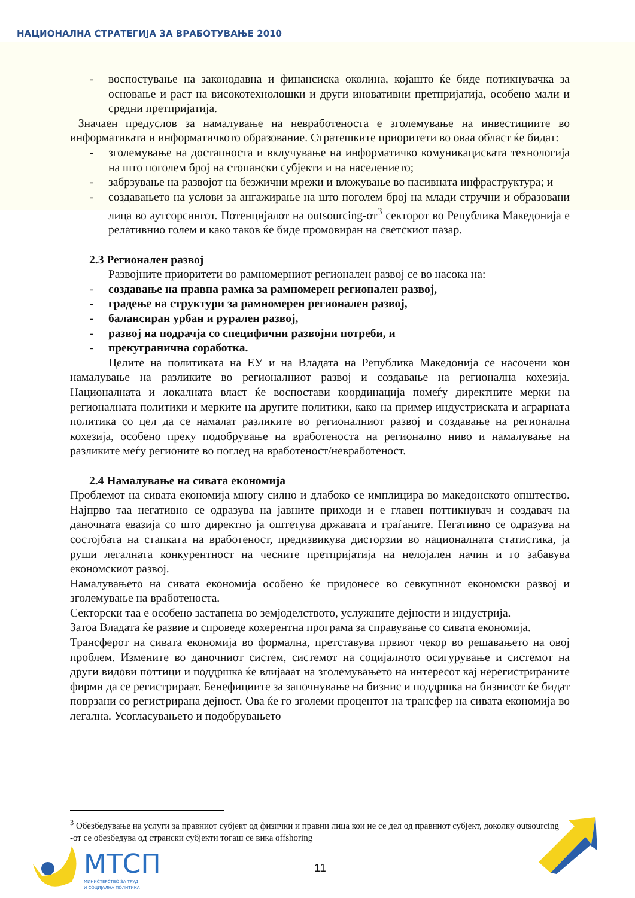НАЦИОНАЛНА СТРАТЕГИЈА ЗА ВРАБОТУВАЊЕ 2010
- воспостување на законодавна и финансиска околина, којашто ќе биде потикнувачка за основање и раст на високотехнолошки и други иновативни претпријатија, особено мали и средни претпријатија.
Значаен предуслов за намалување на невработеноста е зголемување на инвестициите во информатиката и информатичкото образование. Стратешките приоритети во оваа област ќе бидат:
- зголемување на достапноста и вклучување на информатичко комуникациската технологија на што поголем број на стопански субјекти и на населението;
- забрзување на развојот на безжични мрежи и вложување во пасивната инфраструктура; и
- создавањето на услови за ангажирање на што поголем број на млади стручни и образовани лица во аутсорсингот. Потенцијалот на outsourcing-от<sup>3</sup> секторот во Република Македонија е релативнио голем и како таков ќе биде промовиран на светскиот пазар.
2.3 Регионален развој
Развојните приоритети во рамномерниот регионален развој се во насока на:
- создавање на правна рамка за рамномерен регионален развој,
- градење на структури за рамномерен регионален развој,
- балансиран урбан и рурален развој,
- развој на подрачја со специфични развојни потреби, и
- прекугранична соработка.
Целите на политиката на ЕУ и на Владата на Република Македонија се насочени кон намалување на разликите во регионалниот развој и создавање на регионална кохезија. Националната и локалната власт ќе воспостави координација помеѓу директните мерки на регионалната политики и мерките на другите политики, како на пример индустриската и аграрната политика со цел да се намалат разликите во регионалниот развој и создавање на регионална кохезија, особено преку подобрување на вработеноста на регионално ниво и намалување на разликите меѓу регионите во поглед на вработеност/невработеност.
2.4 Намалување на сивата економија
Проблемот на сивата економија многу силно и длабоко се имплицира во македонското општество. Најпрво таа негативно се одразува на јавните приходи и е главен поттикнувач и создавач на даночната евазија со што директно ја оштетува државата и граѓаните. Негативно се одразува на состојбата на стапката на вработеност, предизвикува дисторзии во националната статистика, ја руши легалната конкурентност на чесните претпријатија на нелојален начин и го забавува економскиот развој.
Намалувањето на сивата економија особено ќе придонесе во севкупниот економски развој и зголемување на вработеноста.
Секторски таа е особено застапена во земјоделството, услужните дејности и индустрија.
Затоа Владата ќе развие и спроведе кохерентна програма за справување со сивата економија.
Трансферот на сивата економија во формална, претставува првиот чекор во решавањето на овој проблем. Измените во даночниот систем, системот на социјалното осигурување и системот на други видови поттици и поддршка ќе влијааат на зголемувањето на интересот кај нерегистрираните фирми да се регистрираат. Бенефициите за започнување на бизнис и поддршка на бизнисот ќе бидат поврзани со регистрирана дејност. Ова ќе го зголеми процентот на трансфер на сивата економија во легална. Усогласувањето и подобрувањето
<sup>3</sup> Обезбедување на услуги за правниот субјект од физички и правни лица кои не се дел од правниот субјект, доколку outsourcing -от се обезбедува од странски субјекти тогаш се вика offshoring
МТСП
МИНИСТЕРСТВО ЗА ТРУД
И СОЦИЈАЛНА ПОЛИТИКА
11